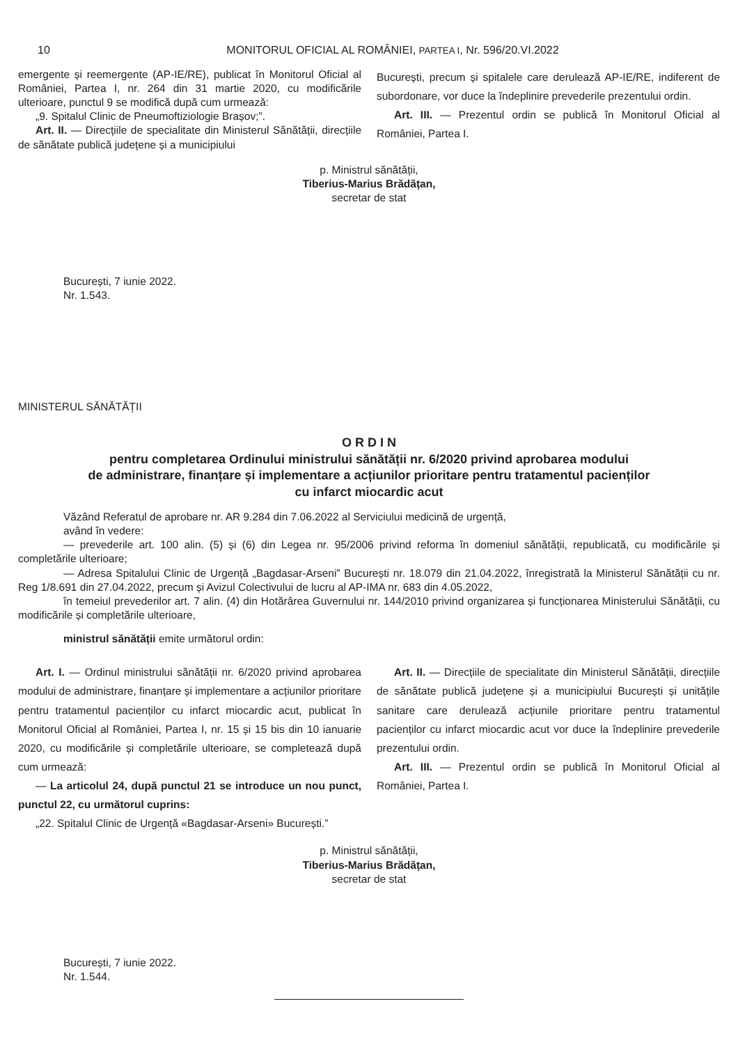10 MONITORUL OFICIAL AL ROMÂNIEI, PARTEA I, Nr. 596/20.VI.2022
emergente și reemergente (AP-IE/RE), publicat în Monitorul Oficial al României, Partea I, nr. 264 din 31 martie 2020, cu modificările ulterioare, punctul 9 se modifică după cum urmează:
„9. Spitalul Clinic de Pneumoftiziologie Brașov;”.
Art. II. — Direcțiile de specialitate din Ministerul Sănătății, direcțiile de sănătate publică județene și a municipiului
București, precum și spitalele care derulează AP-IE/RE, indiferent de subordonare, vor duce la îndeplinire prevederile prezentului ordin.
Art. III. — Prezentul ordin se publică în Monitorul Oficial al României, Partea I.
p. Ministrul sănătății,
Tiberius-Marius Brădățan,
secretar de stat
București, 7 iunie 2022.
Nr. 1.543.
MINISTERUL SĂNĂTĂȚII
O R D I N
pentru completarea Ordinului ministrului sănătății nr. 6/2020 privind aprobarea modului
de administrare, finanțare și implementare a acțiunilor prioritare pentru tratamentul pacienților
cu infarct miocardic acut
Văzând Referatul de aprobare nr. AR 9.284 din 7.06.2022 al Serviciului medicină de urgență,
având în vedere:
— prevederile art. 100 alin. (5) și (6) din Legea nr. 95/2006 privind reforma în domeniul sănătății, republicată, cu modificările și completările ulterioare;
— Adresa Spitalului Clinic de Urgență „Bagdasar-Arseni” București nr. 18.079 din 21.04.2022, înregistrată la Ministerul Sănătății cu nr. Reg 1/8.691 din 27.04.2022, precum și Avizul Colectivului de lucru al AP-IMA nr. 683 din 4.05.2022,
în temeiul prevederilor art. 7 alin. (4) din Hotărârea Guvernului nr. 144/2010 privind organizarea și funcționarea Ministerului Sănătății, cu modificările și completările ulterioare,
ministrul sănătății emite următorul ordin:
Art. I. — Ordinul ministrului sănătății nr. 6/2020 privind aprobarea modului de administrare, finanțare și implementare a acțiunilor prioritare pentru tratamentul pacienților cu infarct miocardic acut, publicat în Monitorul Oficial al României, Partea I, nr. 15 și 15 bis din 10 ianuarie 2020, cu modificările și completările ulterioare, se completează după cum urmează:
— La articolul 24, după punctul 21 se introduce un nou punct, punctul 22, cu următorul cuprins:
„22. Spitalul Clinic de Urgență «Bagdasar-Arseni» București.”
Art. II. — Direcțiile de specialitate din Ministerul Sănătății, direcțiile de sănătate publică județene și a municipiului București și unitățile sanitare care derulează acțiunile prioritare pentru tratamentul pacienților cu infarct miocardic acut vor duce la îndeplinire prevederile prezentului ordin.
Art. III. — Prezentul ordin se publică în Monitorul Oficial al României, Partea I.
p. Ministrul sănătății,
Tiberius-Marius Brădățan,
secretar de stat
București, 7 iunie 2022.
Nr. 1.544.